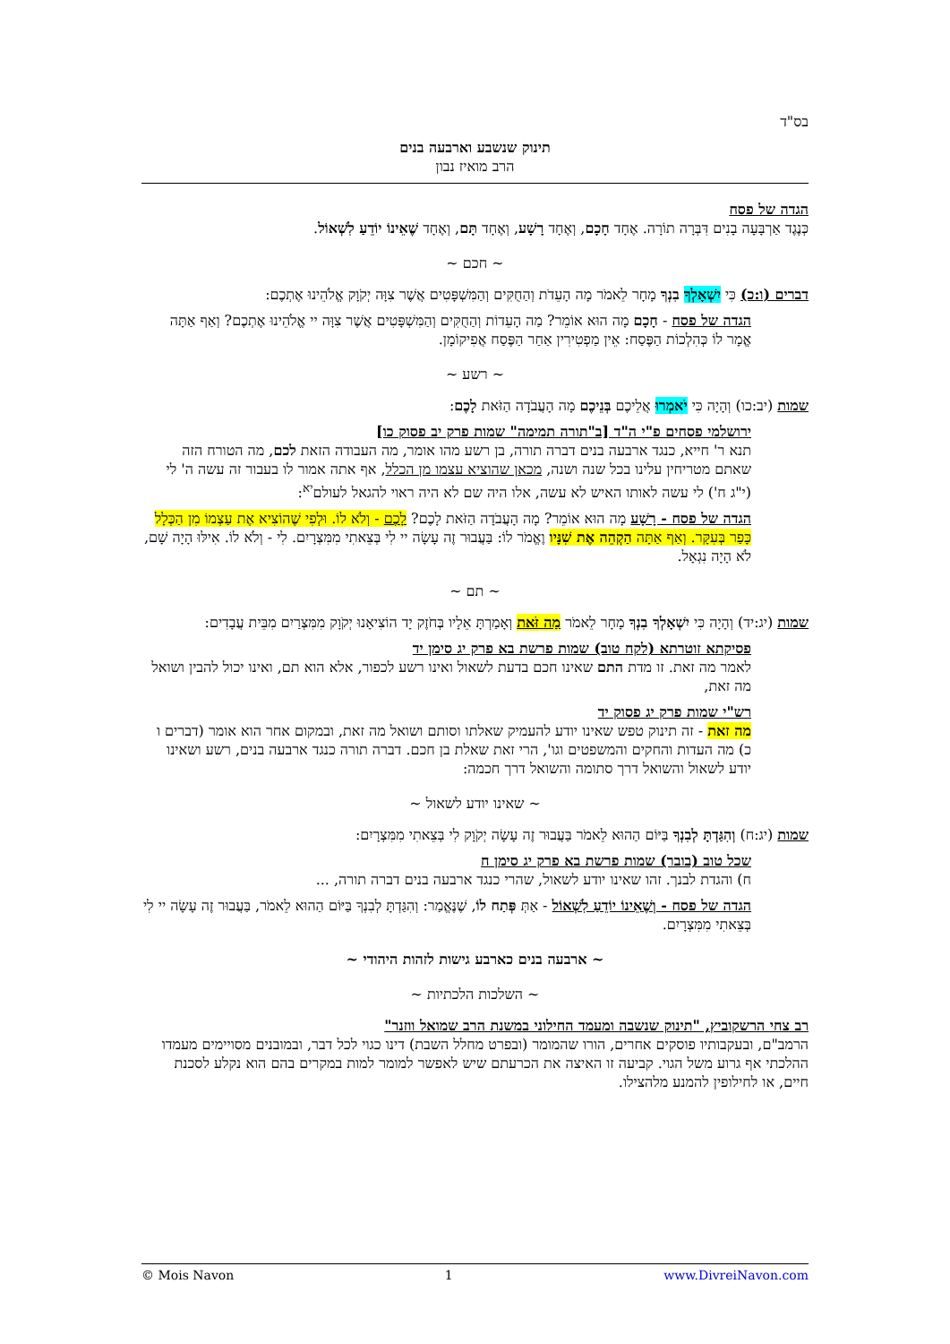בס"ד
תינוק שנשבע וארבעה בנים
הרב מואיז נבון
הגדה של פסח
כְּנֶגֶד אַרְבָּעָה בָנִים דִּבְּרָה תוֹרָה. אֶחָד חָכָם, וְאֶחָד רָשָׁע, וְאֶחָד תָּם, וְאֶחָד שֶׁאֵינוֹ יוֹדֵעַ לִשְׁאוֹל.
~ חכם ~
דברים (ו:כ) כִּי יִשְׁאָלְךָ בִנְךָ מָחָר לֵאמֹר מָה הָעֵדֹת וְהַחֻקִּים וְהַמִּשְׁפָּטִים אֲשֶׁר צִוָּה יְקֹוָק אֱלֹהֵינוּ אֶתְכֶם:
הגדה של פסח - חָכָם מָה הוּא אוֹמֵר? מַה הָעֵדוֹת וְהַחֻקִּים וְהַמִּשְׁפָּטִים אֲשֶׁר צִוָּה יי אֱלֹהֵינוּ אֶתְכֶם? וְאַף אַתָּה אֱמָר לוֹ כְּהִלְכוֹת הַפֶּסַח: אֵין מַפְטִירִין אַחַר הַפֶּסַח אֲפִיקוֹמָן.
~ רשע ~
שמות (יב:כו) וְהָיָה כִּי יֹאמְרוּ אֲלֵיכֶם בְּנֵיכֶם מָה הָעֲבֹדָה הַזֹּאת לָכֶם:
ירושלמי פסחים פ"י ה"ד [ב"תורה תמימה" שמות פרק יב פסוק כו]
תנא ר' חייא, כנגד ארבעה בנים דברה תורה, בן רשע מהו אומר, מה העבודה הזאת לכם, מה הטורח הזה שאתם מטריחין עלינו בכל שנה ושנה, מכאן שהוציא עצמו מן הכלל, אף אתה אמור לו בעבור זה עשה ה' לי (י"ג ח') לי עשה לאותו האיש לא עשה, אלו היה שם לא היה ראוי להגאל לעולם<sup>יא</sup>:
הגדה של פסח - רָשָׁע מָה הוּא אוֹמֵר? מָה הָעֲבֹדָה הַזֹּאת לָכֶם? לָכֶם - וְלֹא לוֹ. וּלְפִי שֶׁהוֹצִיא אֶת עַצְמוֹ מִן הַכְּלָל כָּפַר בְּעִקָּר. וְאַף אַתָּה הַקְהֵה אֶת שִׁנָּיו וֶאֱמֹר לוֹ: בַּעֲבוּר זֶה עָשָׂה יי לִי בְּצֵאתִי מִמִּצְרָיִם. לִי - וְלֹא לוֹ. אִילּוּ הָיָה שָׁם, לֹא הָיָה נִגְאָל.
~ תם ~
שמות (יג:יד) וְהָיָה כִּי יִשְׁאָלְךָ בִנְךָ מָחָר לֵאמֹר מַה זֹּאת וְאָמַרְתָּ אֵלָיו בְּחֹזֶק יָד הוֹצִיאָנוּ יְקֹוָק מִמִּצְרַיִם מִבֵּית עֲבָדִים:
פסיקתא זוטרתא (לקח טוב) שמות פרשת בא פרק יג סימן יד
לאמר מה זאת. זו מדת התם שאינו חכם בדעת לשאול ואינו רשע לכפור, אלא הוא תם, ואינו יכול להבין ושואל מה זאת,
רש"י שמות פרק יג פסוק יד
מה זאת - זה תינוק טפש שאינו יודע להעמיק שאלתו וסותם ושואל מה זאת, ובמקום אחר הוא אומר (דברים ו כ) מה העדות והחקים והמשפטים וגו', הרי זאת שאלת בן חכם. דברה תורה כנגד ארבעה בנים, רשע ושאינו יודע לשאול והשואל דרך סתומה והשואל דרך חכמה:
~ שאינו יודע לשאול ~
שמות (יג:ח) וְהִגַּדְתָּ לְבִנְךָ בַּיּוֹם הַהוּא לֵאמֹר בַּעֲבוּר זֶה עָשָׂה יְקֹוָק לִי בְּצֵאתִי מִמִּצְרָיִם:
שכל טוב (בובר) שמות פרשת בא פרק יג סימן ח
ח) והגדת לבנך. זהו שאינו יודע לשאול, שהרי כנגד ארבעה בנים דברה תורה, ...
הגדה של פסח - וְשֶׁאֵינוֹ יוֹדֵעַ לִשְׁאוֹל - אַתְּ פְּתַח לוֹ, שֶׁנֶּאֱמַר: וְהִגַּדְתָּ לְבִנְךָ בַּיּוֹם הַהוּא לֵאמֹר, בַּעֲבוּר זֶה עָשָׂה יי לִי בְּצֵאתִי מִמִּצְרָיִם.
~ ארבעה בנים כארבע גישות לזהות היהודי ~
~ השלכות הלכתיות ~
רב צחי הרשקוביץ, "תינוק שנשבה ומעמד החילוני במשנת הרב שמואל ווזנר"
הרמב"ם, ובעקבותיו פוסקים אחרים, הורו שהמומר (ובפרט מחלל השבת) דינו כגוי לכל דבר, ובמובנים מסויימים מעמדו ההלכתי אף גרוע משל הגוי. קביעה זו האיצה את הכרעתם שיש לאפשר למומר למות במקרים בהם הוא נקלע לסכנת חיים, או לחילופין להמנע מלהצילו.
© Mois Navon 1 www.DivreiNavon.com